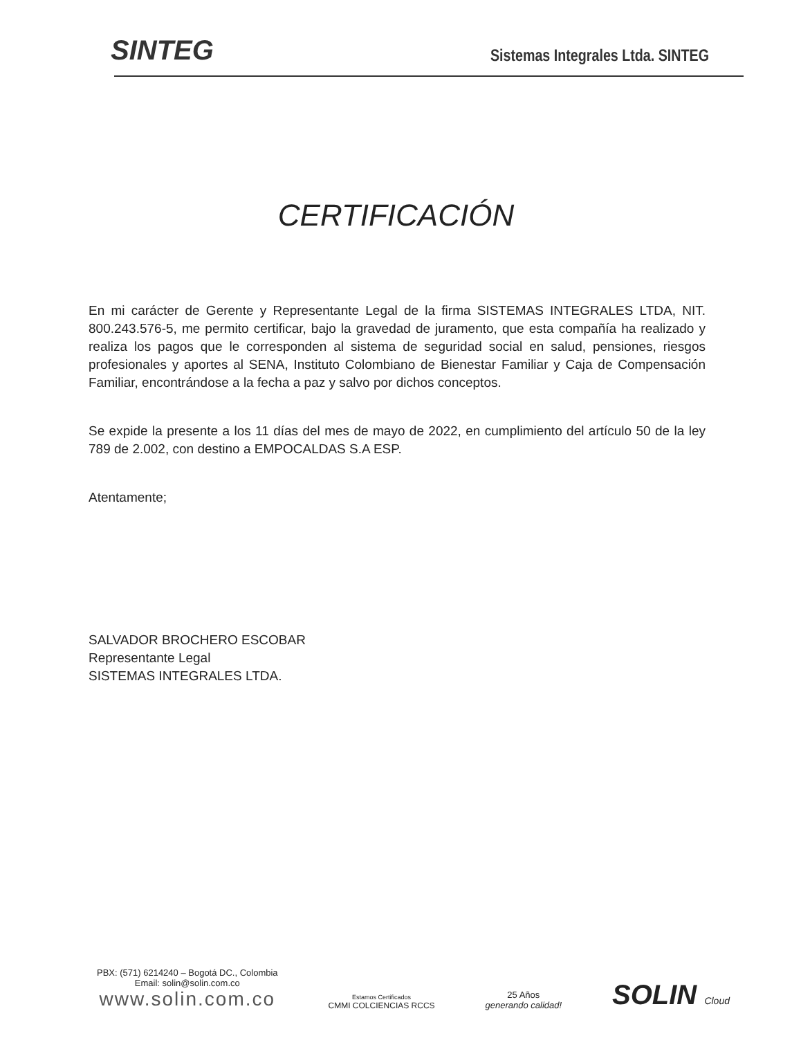SINTEG
Sistemas Integrales Ltda. SINTEG
CERTIFICACIÓN
En mi carácter de Gerente y Representante Legal de la firma SISTEMAS INTEGRALES LTDA, NIT. 800.243.576-5, me permito certificar, bajo la gravedad de juramento, que esta compañía ha realizado y realiza los pagos que le corresponden al sistema de seguridad social en salud, pensiones, riesgos profesionales y aportes al SENA, Instituto Colombiano de Bienestar Familiar y Caja de Compensación Familiar, encontrándose a la fecha a paz y salvo por dichos conceptos.
Se expide la presente a los 11 días del mes de mayo de 2022, en cumplimiento del artículo 50 de la ley 789 de 2.002, con destino a EMPOCALDAS S.A ESP.
Atentamente;
SALVADOR BROCHERO ESCOBAR
Representante Legal
SISTEMAS INTEGRALES LTDA.
PBX: (571) 6214240 – Bogotá DC., Colombia
Email: solin@solin.com.co
www.solin.com.co
Estamos Certificados
CMMI COLCIENCIAS RCCS
25 Años
generando calidad!
SOLIN Cloud